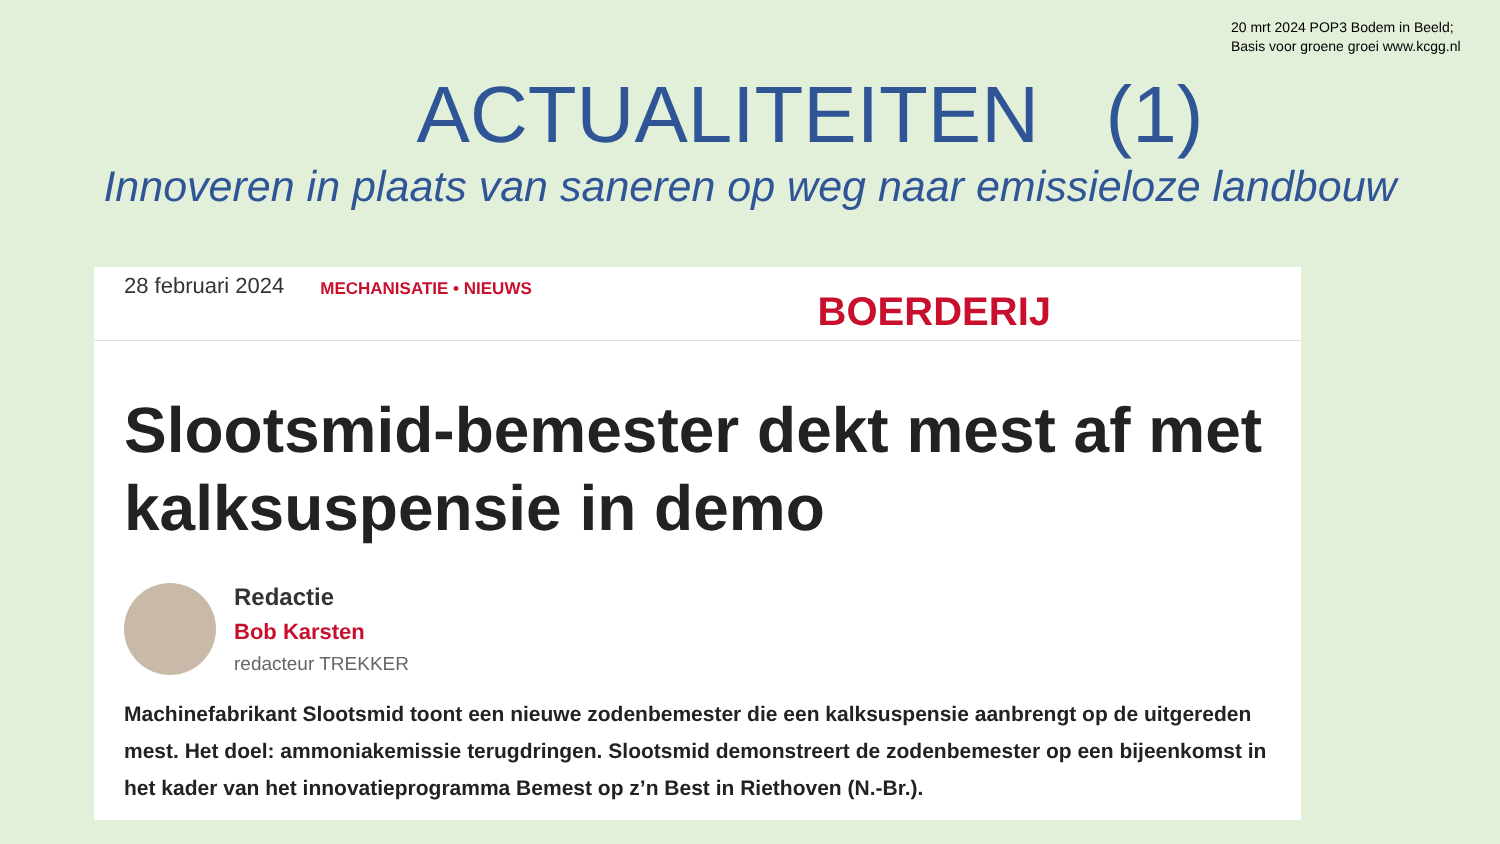20 mrt 2024 POP3 Bodem in Beeld;
Basis voor groene groei www.kcgg.nl
ACTUALITEITEN (1)
Innoveren in plaats van saneren op weg naar emissieloze landbouw
28 februari 2024 MECHANISATIE • NIEUWS BOERDERIJ
Slootsmid-bemester dekt mest af met kalksuspensie in demo
Redactie
Bob Karsten
redacteur TREKKER
Machinefabrikant Slootsmid toont een nieuwe zodenbemester die een kalksuspensie aanbrengt op de uitgereden mest. Het doel: ammoniakemissie terugdringen. Slootsmid demonstreert de zodenbemester op een bijeenkomst in het kader van het innovatieprogramma Bemest op z’n Best in Riethoven (N.-Br.).